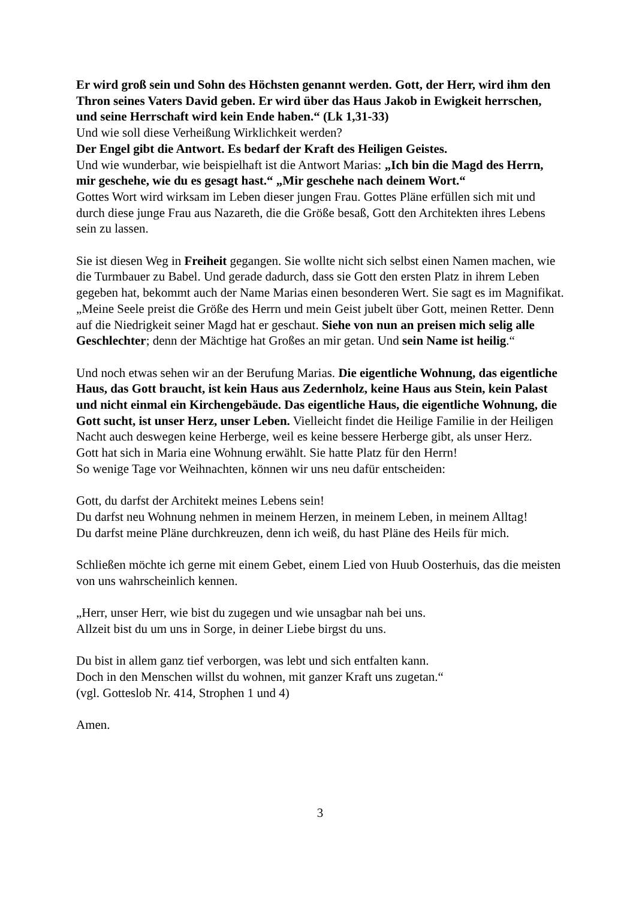Er wird groß sein und Sohn des Höchsten genannt werden. Gott, der Herr, wird ihm den Thron seines Vaters David geben. Er wird über das Haus Jakob in Ewigkeit herrschen, und seine Herrschaft wird kein Ende haben.“ (Lk 1,31-33)
Und wie soll diese Verheißung Wirklichkeit werden?
Der Engel gibt die Antwort. Es bedarf der Kraft des Heiligen Geistes.
Und wie wunderbar, wie beispielhaft ist die Antwort Marias: „Ich bin die Magd des Herrn, mir geschehe, wie du es gesagt hast.“ „Mir geschehe nach deinem Wort.“
Gottes Wort wird wirksam im Leben dieser jungen Frau. Gottes Pläne erfüllen sich mit und durch diese junge Frau aus Nazareth, die die Größe besaß, Gott den Architekten ihres Lebens sein zu lassen.
Sie ist diesen Weg in Freiheit gegangen. Sie wollte nicht sich selbst einen Namen machen, wie die Turmbauer zu Babel. Und gerade dadurch, dass sie Gott den ersten Platz in ihrem Leben gegeben hat, bekommt auch der Name Marias einen besonderen Wert. Sie sagt es im Magnifikat. „Meine Seele preist die Größe des Herrn und mein Geist jubelt über Gott, meinen Retter. Denn auf die Niedrigkeit seiner Magd hat er geschaut. Siehe von nun an preisen mich selig alle Geschlechter; denn der Mächtige hat Großes an mir getan. Und sein Name ist heilig.“
Und noch etwas sehen wir an der Berufung Marias. Die eigentliche Wohnung, das eigentliche Haus, das Gott braucht, ist kein Haus aus Zedernholz, keine Haus aus Stein, kein Palast und nicht einmal ein Kirchengebäude. Das eigentliche Haus, die eigentliche Wohnung, die Gott sucht, ist unser Herz, unser Leben. Vielleicht findet die Heilige Familie in der Heiligen Nacht auch deswegen keine Herberge, weil es keine bessere Herberge gibt, als unser Herz.
Gott hat sich in Maria eine Wohnung erwählt. Sie hatte Platz für den Herrn!
So wenige Tage vor Weihnachten, können wir uns neu dafür entscheiden:
Gott, du darfst der Architekt meines Lebens sein!
Du darfst neu Wohnung nehmen in meinem Herzen, in meinem Leben, in meinem Alltag!
Du darfst meine Pläne durchkreuzen, denn ich weiß, du hast Pläne des Heils für mich.
Schließen möchte ich gerne mit einem Gebet, einem Lied von Huub Oosterhuis, das die meisten von uns wahrscheinlich kennen.
„Herr, unser Herr, wie bist du zugegen und wie unsagbar nah bei uns.
Allzeit bist du um uns in Sorge, in deiner Liebe birgst du uns.
Du bist in allem ganz tief verborgen, was lebt und sich entfalten kann.
Doch in den Menschen willst du wohnen, mit ganzer Kraft uns zugetan.“
(vgl. Gotteslob Nr. 414, Strophen 1 und 4)
Amen.
3